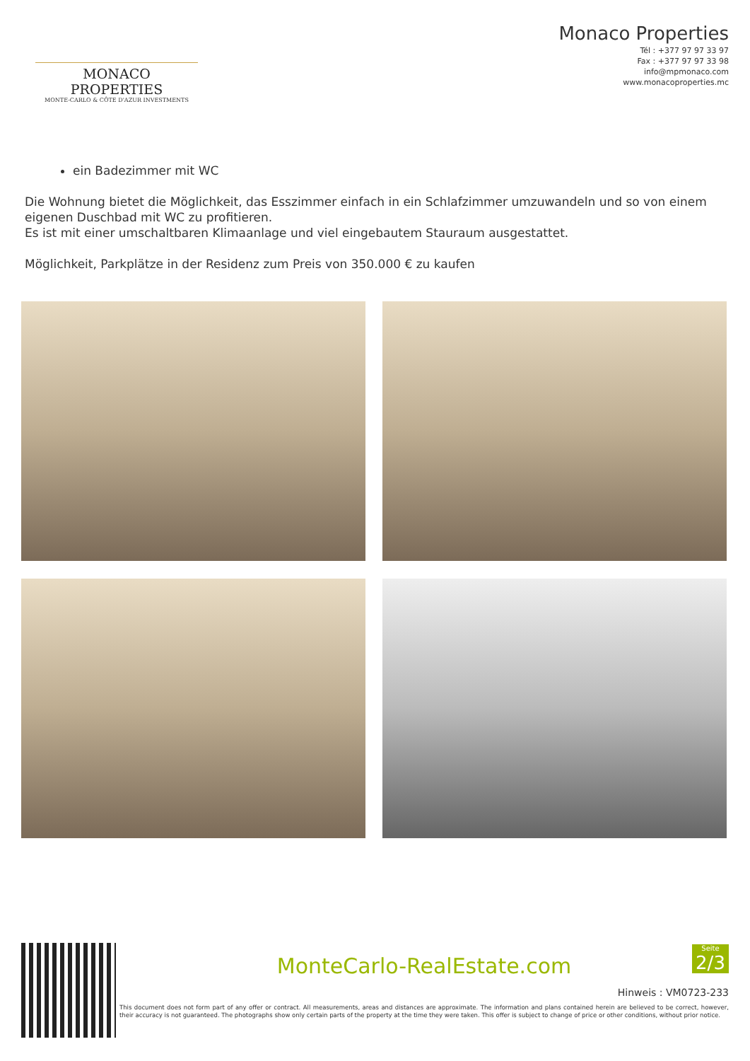MONACO PROPERTIES
MONTE-CARLO & CÔTE D'AZUR INVESTMENTS
Monaco Properties
Tél : +377 97 97 33 97
Fax : +377 97 97 33 98
info@mpmonaco.com
www.monacoproperties.mc
ein Badezimmer mit WC
Die Wohnung bietet die Möglichkeit, das Esszimmer einfach in ein Schlafzimmer umzuwandeln und so von einem eigenen Duschbad mit WC zu profitieren.
Es ist mit einer umschaltbaren Klimaanlage und viel eingebautem Stauraum ausgestattet.
Möglichkeit, Parkplätze in der Residenz zum Preis von 350.000 € zu kaufen
MonteCarlo-RealEstate.com
Seite
2/3
Hinweis : VM0723-233
This document does not form part of any offer or contract. All measurements, areas and distances are approximate. The information and plans contained herein are believed to be correct, however, their accuracy is not guaranteed. The photographs show only certain parts of the property at the time they were taken. This offer is subject to change of price or other conditions, without prior notice.